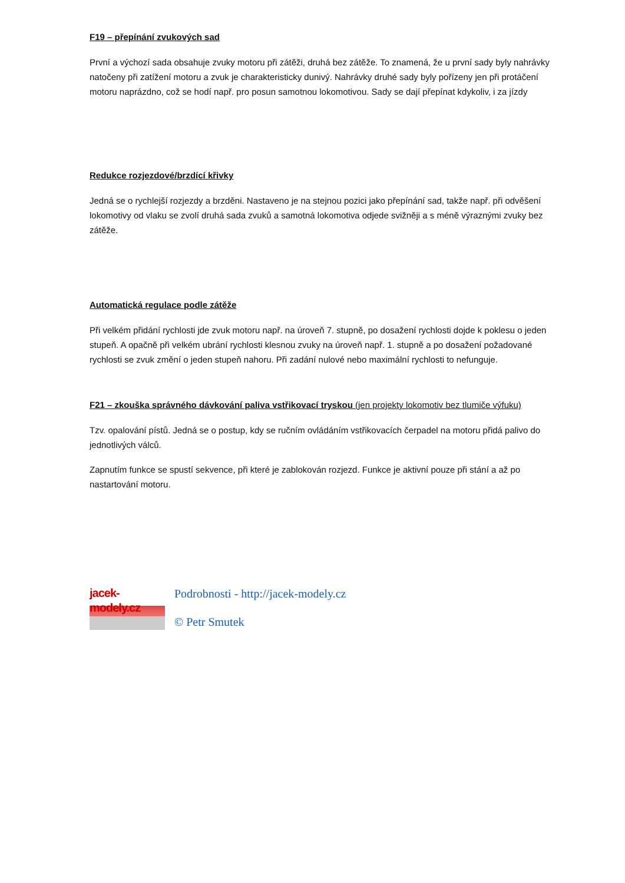F19 – přepínání zvukových sad
První a výchozí sada obsahuje zvuky motoru při zátěži, druhá bez zátěže. To znamená, že u první sady byly nahrávky natočeny při zatížení motoru a zvuk je charakteristicky dunivý. Nahrávky druhé sady byly pořízeny jen při protáčení motoru naprázdno, což se hodí např. pro posun samotnou lokomotivou. Sady se dají přepínat kdykoliv, i za jízdy
Redukce rozjezdové/brzdící křivky
Jedná se o rychlejší rozjezdy a brzděni. Nastaveno je na stejnou pozici jako přepínání sad, takže např. při odvěšení lokomotivy od vlaku se zvolí druhá sada zvuků a samotná lokomotiva odjede svižněji a s méně výraznými zvuky bez zátěže.
Automatická regulace podle zátěže
Při velkém přidání rychlosti jde zvuk motoru např. na úroveň 7. stupně, po dosažení rychlosti dojde k poklesu o jeden stupeň. A opačně při velkém ubrání rychlosti klesnou zvuky na úroveň např. 1. stupně a po dosažení požadované rychlosti se zvuk změní o jeden stupeň nahoru. Při zadání nulové nebo maximální rychlosti to nefunguje.
F21 – zkouška správného dávkování paliva vstřikovací tryskou (jen projekty lokomotiv bez tlumiče výfuku)
Tzv. opalování pístů. Jedná se o postup, kdy se ručním ovládáním vstřikovacích čerpadel na motoru přidá palivo do jednotlivých válců.
Zapnutím funkce se spustí sekvence, při které je zablokován rozjezd. Funkce je aktivní pouze při stání a až po nastartování motoru.
jacek-modely.cz
Podrobnosti - http://jacek-modely.cz
© Petr Smutek